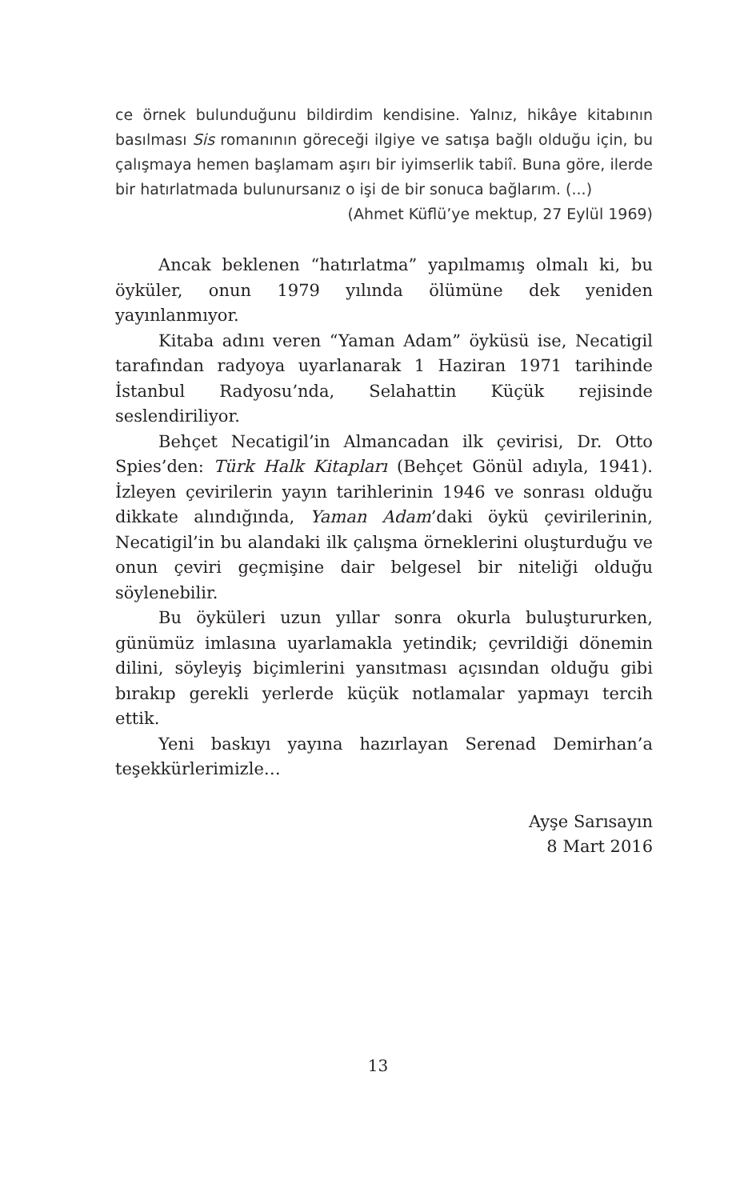ce örnek bulunduğunu bildirdim kendisine. Yalnız, hikâye kitabının basılması Sis romanının göreceği ilgiye ve satışa bağlı olduğu için, bu çalışmaya hemen başlamam aşırı bir iyimserlik tabiî. Buna göre, ilerde bir hatırlatmada bulunursanız o işi de bir sonuca bağlarım. (...)
(Ahmet Küflü’ye mektup, 27 Eylül 1969)
Ancak beklenen “hatırlatma” yapılmamış olmalı ki, bu öyküler, onun 1979 yılında ölümüne dek yeniden yayınlanmıyor.
Kitaba adını veren “Yaman Adam” öyküsü ise, Necatigil tarafından radyoya uyarlanarak 1 Haziran 1971 tarihinde İstanbul Radyosu’nda, Selahattin Küçük rejisinde seslendiriliyor.
Behçet Necatigil’in Almancadan ilk çevirisi, Dr. Otto Spies’den: Türk Halk Kitapları (Behçet Gönül adıyla, 1941). İzleyen çevirilerin yayın tarihlerinin 1946 ve sonrası olduğu dikkate alındığında, Yaman Adam’daki öykü çevirilerinin, Necatigil’in bu alandaki ilk çalışma örneklerini oluşturduğu ve onun çeviri geçmişine dair belgesel bir niteliği olduğu söylenebilir.
Bu öyküleri uzun yıllar sonra okurla buluştururken, günümüz imlasına uyarlamakla yetindik; çevrildiği dönemin dilini, söyleyiş biçimlerini yansıtması açısından olduğu gibi bırakıp gerekli yerlerde küçük notlamalar yapmayı tercih ettik.
Yeni baskıyı yayına hazırlayan Serenad Demirhan’a teşekkürlerimizle…
Ayşe Sarısayın
8 Mart 2016
13